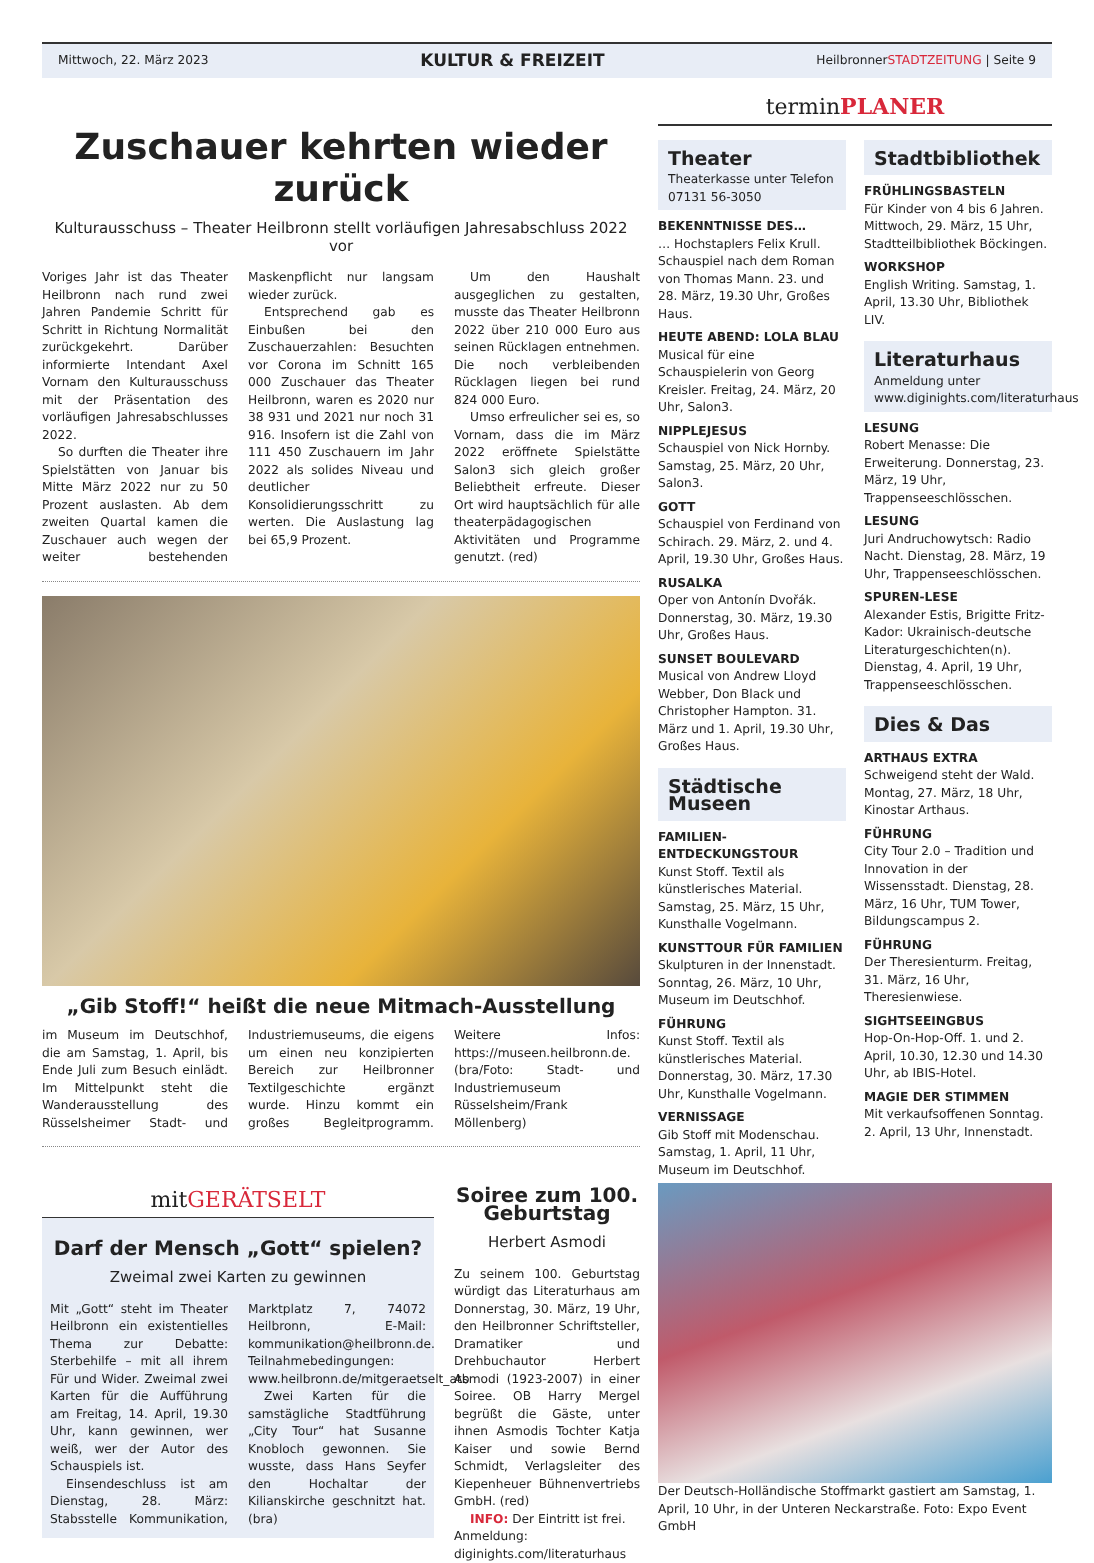Mittwoch, 22. März 2023 KULTUR & FREIZEIT HeilbronnerSTADTZEITUNG | Seite 9
Zuschauer kehrten wieder zurück
Kulturausschuss – Theater Heilbronn stellt vorläufigen Jahresabschluss 2022 vor
Voriges Jahr ist das Theater Heilbronn nach rund zwei Jahren Pandemie Schritt für Schritt in Richtung Normalität zurückgekehrt. Darüber informierte Intendant Axel Vornam den Kulturausschuss mit der Präsentation des vorläufigen Jahresabschlusses 2022.
So durften die Theater ihre Spielstätten von Januar bis Mitte März 2022 nur zu 50 Prozent auslasten. Ab dem zweiten Quartal kamen die Zuschauer auch wegen der weiter bestehenden Maskenpflicht nur langsam wieder zurück.
Entsprechend gab es Einbußen bei den Zuschauerzahlen: Besuchten vor Corona im Schnitt 165 000 Zuschauer das Theater Heilbronn, waren es 2020 nur 38 931 und 2021 nur noch 31 916. Insofern ist die Zahl von 111 450 Zuschauern im Jahr 2022 als solides Niveau und deutlicher Konsolidierungsschritt zu werten. Die Auslastung lag bei 65,9 Prozent.
Um den Haushalt ausgeglichen zu gestalten, musste das Theater Heilbronn 2022 über 210 000 Euro aus seinen Rücklagen entnehmen. Die noch verbleibenden Rücklagen liegen bei rund 824 000 Euro.
Umso erfreulicher sei es, so Vornam, dass die im März 2022 eröffnete Spielstätte Salon3 sich gleich großer Beliebtheit erfreute. Dieser Ort wird hauptsächlich für alle theaterpädagogischen Aktivitäten und Programme genutzt. (red)
„Gib Stoff!“ heißt die neue Mitmach-Ausstellung
im Museum im Deutschhof, die am Samstag, 1. April, bis Ende Juli zum Besuch einlädt. Im Mittelpunkt steht die Wanderausstellung des Rüsselsheimer Stadt- und Industriemuseums, die eigens um einen neu konzipierten Bereich zur Heilbronner Textilgeschichte ergänzt wurde. Hinzu kommt ein großes Begleitprogramm. Weitere Infos: https://museen.heilbronn.de. (bra/Foto: Stadt- und Industriemuseum Rüsselsheim/Frank Möllenberg)
mitGERÄTSELT
Darf der Mensch „Gott“ spielen?
Zweimal zwei Karten zu gewinnen
Mit „Gott“ steht im Theater Heilbronn ein existentielles Thema zur Debatte: Sterbehilfe – mit all ihrem Für und Wider. Zweimal zwei Karten für die Aufführung am Freitag, 14. April, 19.30 Uhr, kann gewinnen, wer weiß, wer der Autor des Schauspiels ist.
Einsendeschluss ist am Dienstag, 28. März: Stabsstelle Kommunikation, Marktplatz 7, 74072 Heilbronn, E-Mail: kommunikation@heilbronn.de. Teilnahmebedingungen: www.heilbronn.de/mitgeraetselt_atb
Zwei Karten für die samstägliche Stadtführung „City Tour“ hat Susanne Knobloch gewonnen. Sie wusste, dass Hans Seyfer den Hochaltar der Kilianskirche geschnitzt hat. (bra)
Soiree zum 100. Geburtstag
Herbert Asmodi
Zu seinem 100. Geburtstag würdigt das Literaturhaus am Donnerstag, 30. März, 19 Uhr, den Heilbronner Schriftsteller, Dramatiker und Drehbuchautor Herbert Asmodi (1923-2007) in einer Soiree. OB Harry Mergel begrüßt die Gäste, unter ihnen Asmodis Tochter Katja Kaiser und sowie Bernd Schmidt, Verlagsleiter des Kiepenheuer Bühnenvertriebs GmbH. (red)
INFO: Der Eintritt ist frei. Anmeldung: diginights.com/literaturhaus
terminPLANER
Theater
Theaterkasse unter Telefon 07131 56-3050
BEKENNTNISSE DES…
… Hochstaplers Felix Krull. Schauspiel nach dem Roman von Thomas Mann. 23. und 28. März, 19.30 Uhr, Großes Haus.
HEUTE ABEND: LOLA BLAU
Musical für eine Schauspielerin von Georg Kreisler. Freitag, 24. März, 20 Uhr, Salon3.
NIPPLEJESUS
Schauspiel von Nick Hornby. Samstag, 25. März, 20 Uhr, Salon3.
GOTT
Schauspiel von Ferdinand von Schirach. 29. März, 2. und 4. April, 19.30 Uhr, Großes Haus.
RUSALKA
Oper von Antonín Dvořák. Donnerstag, 30. März, 19.30 Uhr, Großes Haus.
SUNSET BOULEVARD
Musical von Andrew Lloyd Webber, Don Black und Christopher Hampton. 31. März und 1. April, 19.30 Uhr, Großes Haus.
Städtische Museen
FAMILIEN-ENTDECKUNGSTOUR
Kunst Stoff. Textil als künstlerisches Material. Samstag, 25. März, 15 Uhr, Kunsthalle Vogelmann.
KUNSTTOUR FÜR FAMILIEN
Skulpturen in der Innenstadt. Sonntag, 26. März, 10 Uhr, Museum im Deutschhof.
FÜHRUNG
Kunst Stoff. Textil als künstlerisches Material. Donnerstag, 30. März, 17.30 Uhr, Kunsthalle Vogelmann.
VERNISSAGE
Gib Stoff mit Modenschau. Samstag, 1. April, 11 Uhr, Museum im Deutschhof.
Stadtbibliothek
FRÜHLINGSBASTELN
Für Kinder von 4 bis 6 Jahren. Mittwoch, 29. März, 15 Uhr, Stadtteilbibliothek Böckingen.
WORKSHOP
English Writing. Samstag, 1. April, 13.30 Uhr, Bibliothek LIV.
Literaturhaus
Anmeldung unter www.diginights.com/literaturhaus
LESUNG
Robert Menasse: Die Erweiterung. Donnerstag, 23. März, 19 Uhr, Trappenseeschlösschen.
LESUNG
Juri Andruchowytsch: Radio Nacht. Dienstag, 28. März, 19 Uhr, Trappenseeschlösschen.
SPUREN-LESE
Alexander Estis, Brigitte Fritz-Kador: Ukrainisch-deutsche Literaturgeschichten(n). Dienstag, 4. April, 19 Uhr, Trappenseeschlösschen.
Dies & Das
ARTHAUS EXTRA
Schweigend steht der Wald. Montag, 27. März, 18 Uhr, Kinostar Arthaus.
FÜHRUNG
City Tour 2.0 – Tradition und Innovation in der Wissensstadt. Dienstag, 28. März, 16 Uhr, TUM Tower, Bildungscampus 2.
FÜHRUNG
Der Theresienturm. Freitag, 31. März, 16 Uhr, Theresienwiese.
SIGHTSEEINGBUS
Hop-On-Hop-Off. 1. und 2. April, 10.30, 12.30 und 14.30 Uhr, ab IBIS-Hotel.
MAGIE DER STIMMEN
Mit verkaufsoffenen Sonntag. 2. April, 13 Uhr, Innenstadt.
Der Deutsch-Holländische Stoffmarkt gastiert am Samstag, 1. April, 10 Uhr, in der Unteren Neckarstraße. Foto: Expo Event GmbH